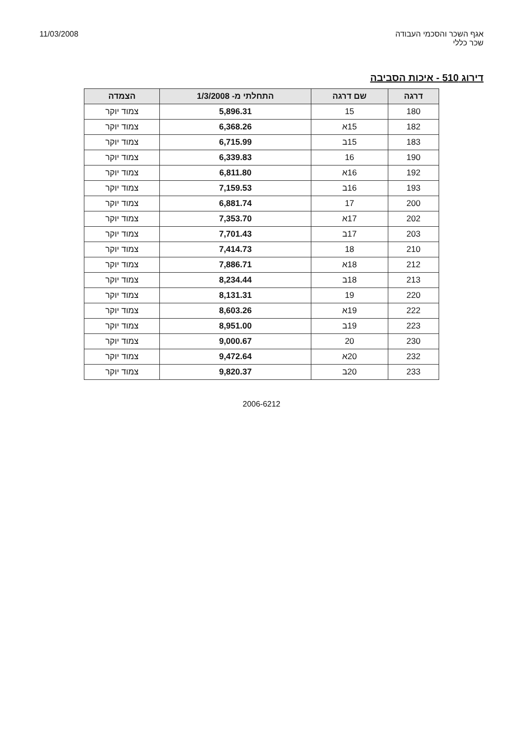אגף השכר והסכמי העבודה
שכר כללי
11/03/2008
דירוג 510 - איכות הסביבה
| דרגה | שם דרגה | התחלתי מ- 1/3/2008 | הצמדה |
| --- | --- | --- | --- |
| 180 | 15 | 5,896.31 | צמוד יוקר |
| 182 | 15א | 6,368.26 | צמוד יוקר |
| 183 | 15ב | 6,715.99 | צמוד יוקר |
| 190 | 16 | 6,339.83 | צמוד יוקר |
| 192 | 16א | 6,811.80 | צמוד יוקר |
| 193 | 16ב | 7,159.53 | צמוד יוקר |
| 200 | 17 | 6,881.74 | צמוד יוקר |
| 202 | 17א | 7,353.70 | צמוד יוקר |
| 203 | 17ב | 7,701.43 | צמוד יוקר |
| 210 | 18 | 7,414.73 | צמוד יוקר |
| 212 | 18א | 7,886.71 | צמוד יוקר |
| 213 | 18ב | 8,234.44 | צמוד יוקר |
| 220 | 19 | 8,131.31 | צמוד יוקר |
| 222 | 19א | 8,603.26 | צמוד יוקר |
| 223 | 19ב | 8,951.00 | צמוד יוקר |
| 230 | 20 | 9,000.67 | צמוד יוקר |
| 232 | 20א | 9,472.64 | צמוד יוקר |
| 233 | 20ב | 9,820.37 | צמוד יוקר |
2006-6212